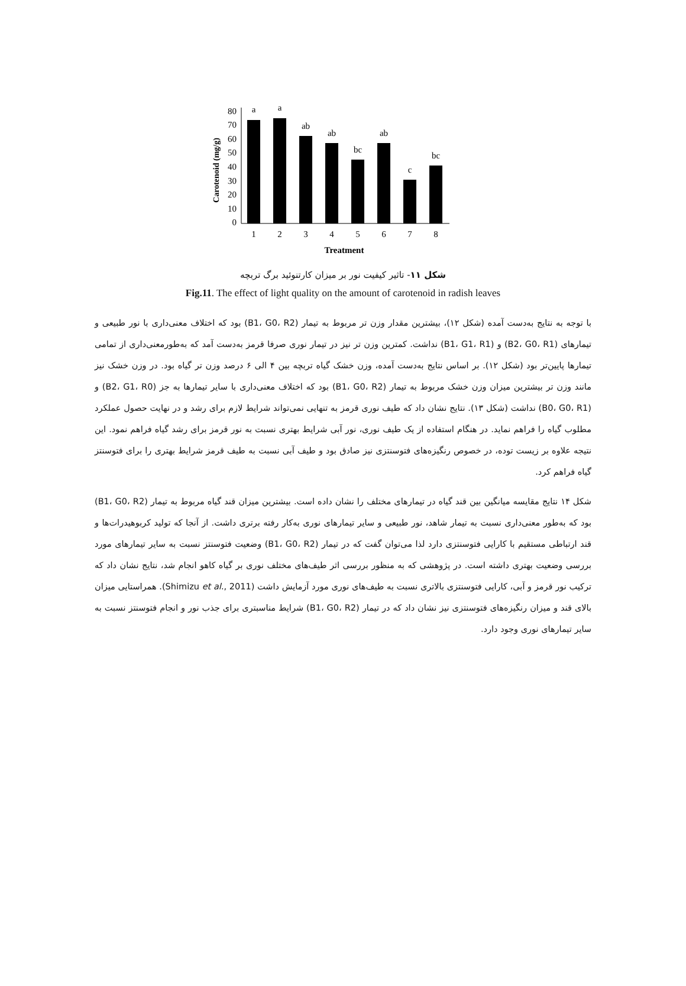Carotenoid (mg/g)
80
70
60
50
40
30
20
10
0
a
a
ab
ab
bc
ab
c
bc
1
2
3
4
5
6
7
8
Treatment
شکل ۱۱- تاثیر کیفیت نور بر میزان کارتنوئید برگ تربچه
Fig.11. The effect of light quality on the amount of carotenoid in radish leaves
با توجه به نتایج به‌دست آمده (شکل ۱۲)، بیشترین مقدار وزن تر مربوط به تیمار (B1، G0، R2) بود که اختلاف معنی‌داری با نور طبیعی و تیمارهای (B2، G0، R1) و (B1، G1، R1) نداشت. کمترین وزن تر نیز در تیمار نوری صرفا قرمز به‌دست آمد که به‌طورمعنی‌داری از تمامی تیمارها پایین‌تر بود (شکل ۱۲). بر اساس نتایج به‌دست آمده، وزن خشک گیاه تربچه بین ۴ الی ۶ درصد وزن تر گیاه بود. در وزن خشک نیز مانند وزن تر بیشترین میزان وزن خشک مربوط به تیمار (B1، G0، R2) بود که اختلاف معنی‌داری با سایر تیمارها به جز (B2، G1، R0) و (B0، G0، R1) نداشت (شکل ۱۳). نتایج نشان داد که طیف نوری قرمز به تنهایی نمی‌تواند شرایط لازم برای رشد و در نهایت حصول عملکرد مطلوب گیاه را فراهم نماید. در هنگام استفاده از یک طیف نوری، نور آبی شرایط بهتری نسبت به نور قرمز برای رشد گیاه فراهم نمود. این نتیجه علاوه بر زیست توده، در خصوص رنگیزه‌های فتوسنتزی نیز صادق بود و طیف آبی نسبت به طیف قرمز شرایط بهتری را برای فتوسنتز گیاه فراهم کرد.
شکل ۱۴ نتایج مقایسه میانگین بین قند گیاه در تیمارهای مختلف را نشان داده است. بیشترین میزان قند گیاه مربوط به تیمار (B1، G0، R2) بود که به‌طور معنی‌داری نسبت به تیمار شاهد، نور طبیعی و سایر تیمارهای نوری به‌کار رفته برتری داشت. از آنجا که تولید کربوهیدرات‌ها و قند ارتباطی مستقیم با کارایی فتوسنتزی دارد لذا می‌توان گفت که در تیمار (B1، G0، R2) وضعیت فتوسنتز نسبت به سایر تیمارهای مورد بررسی وضعیت بهتری داشته است. در پژوهشی که به منظور بررسی اثر طیف‌های مختلف نوری بر گیاه کاهو انجام شد، نتایج نشان داد که ترکیب نور قرمز و آبی، کارایی فتوسنتزی بالاتری نسبت به طیف‌های نوری مورد آزمایش داشت (Shimizu et al., 2011). همراستایی میزان بالای قند و میزان رنگیزه‌های فتوسنتزی نیز نشان داد که در تیمار (B1، G0، R2) شرایط مناسبتری برای جذب نور و انجام فتوسنتز نسبت به سایر تیمارهای نوری وجود دارد.